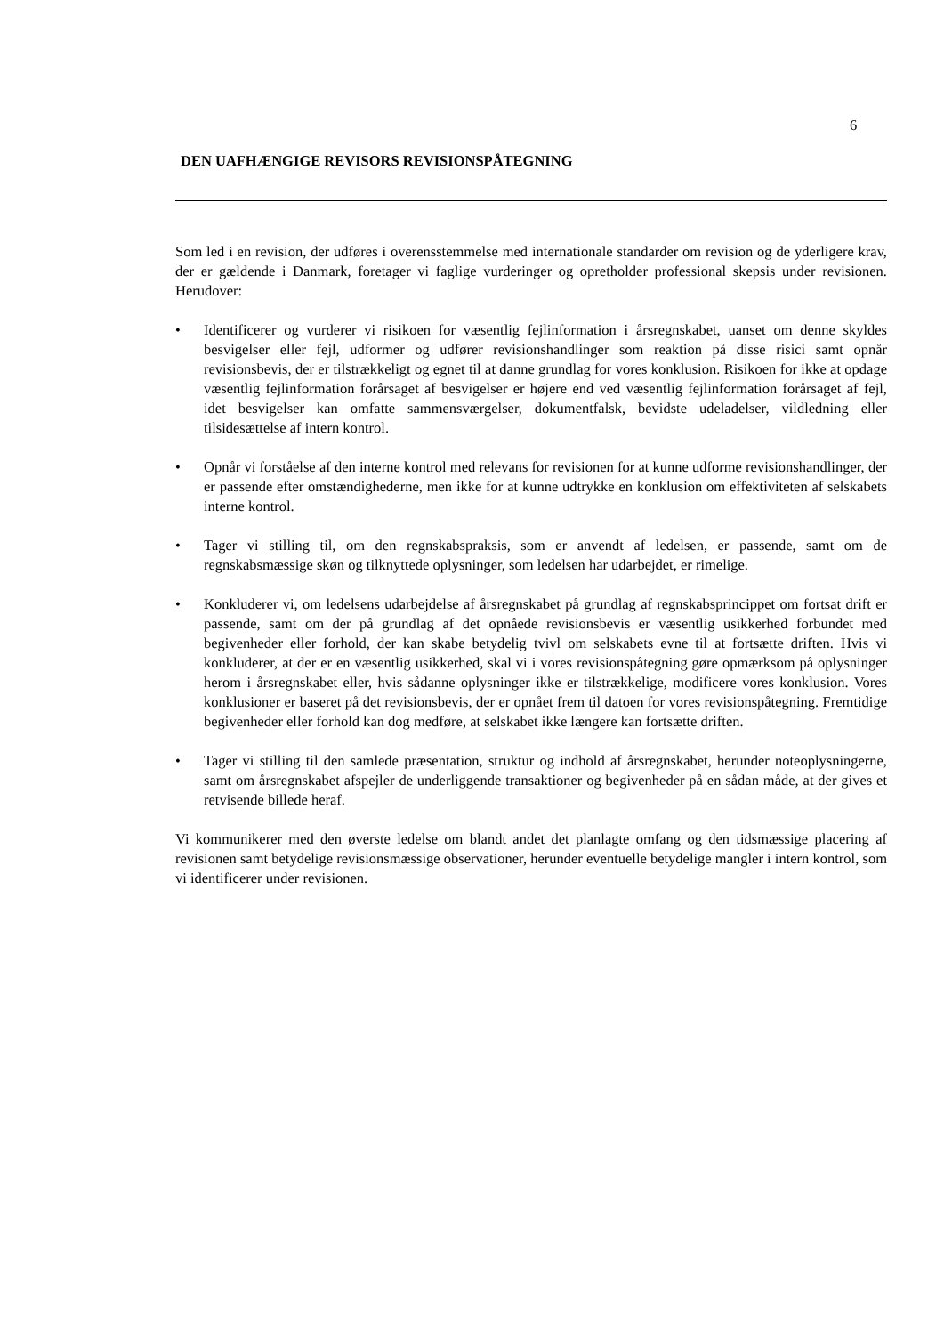6
DEN UAFHÆNGIGE REVISORS REVISIONSPÅTEGNING
Som led i en revision, der udføres i overensstemmelse med internationale standarder om revision og de yderligere krav, der er gældende i Danmark, foretager vi faglige vurderinger og opretholder professional skepsis under revisionen. Herudover:
• Identificerer og vurderer vi risikoen for væsentlig fejlinformation i årsregnskabet, uanset om denne skyldes besvigelser eller fejl, udformer og udfører revisionshandlinger som reaktion på disse risici samt opnår revisionsbevis, der er tilstrækkeligt og egnet til at danne grundlag for vores konklusion. Risikoen for ikke at opdage væsentlig fejlinformation forårsaget af besvigelser er højere end ved væsentlig fejlinformation forårsaget af fejl, idet besvigelser kan omfatte sammensværgelser, dokumentfalsk, bevidste udeladelser, vildledning eller tilsidesættelse af intern kontrol.
• Opnår vi forståelse af den interne kontrol med relevans for revisionen for at kunne udforme revisionshandlinger, der er passende efter omstændighederne, men ikke for at kunne udtrykke en konklusion om effektiviteten af selskabets interne kontrol.
• Tager vi stilling til, om den regnskabspraksis, som er anvendt af ledelsen, er passende, samt om de regnskabsmæssige skøn og tilknyttede oplysninger, som ledelsen har udarbejdet, er rimelige.
• Konkluderer vi, om ledelsens udarbejdelse af årsregnskabet på grundlag af regnskabsprincippet om fortsat drift er passende, samt om der på grundlag af det opnåede revisionsbevis er væsentlig usikkerhed forbundet med begivenheder eller forhold, der kan skabe betydelig tvivl om selskabets evne til at fortsætte driften. Hvis vi konkluderer, at der er en væsentlig usikkerhed, skal vi i vores revisionspåtegning gøre opmærksom på oplysninger herom i årsregnskabet eller, hvis sådanne oplysninger ikke er tilstrækkelige, modificere vores konklusion. Vores konklusioner er baseret på det revisionsbevis, der er opnået frem til datoen for vores revisionspåtegning. Fremtidige begivenheder eller forhold kan dog medføre, at selskabet ikke længere kan fortsætte driften.
• Tager vi stilling til den samlede præsentation, struktur og indhold af årsregnskabet, herunder noteoplysningerne, samt om årsregnskabet afspejler de underliggende transaktioner og begivenheder på en sådan måde, at der gives et retvisende billede heraf.
Vi kommunikerer med den øverste ledelse om blandt andet det planlagte omfang og den tidsmæssige placering af revisionen samt betydelige revisionsmæssige observationer, herunder eventuelle betydelige mangler i intern kontrol, som vi identificerer under revisionen.